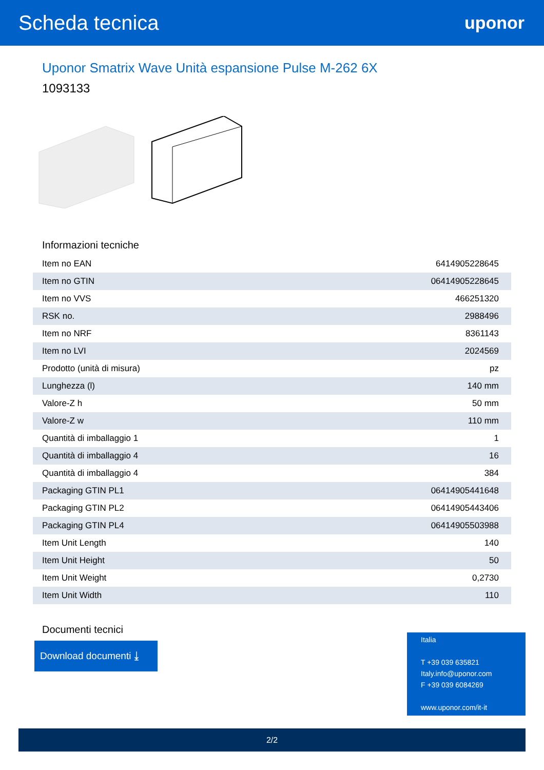Scheda tecnica
uponor
Uponor Smatrix Wave Unità espansione Pulse M-262 6X
1093133
Informazioni tecniche
| Item no EAN | 6414905228645 |
| Item no GTIN | 06414905228645 |
| Item no VVS | 466251320 |
| RSK no. | 2988496 |
| Item no NRF | 8361143 |
| Item no LVI | 2024569 |
| Prodotto (unità di misura) | pz |
| Lunghezza (l) | 140 mm |
| Valore-Z h | 50 mm |
| Valore-Z w | 110 mm |
| Quantità di imballaggio 1 | 1 |
| Quantità di imballaggio 4 | 16 |
| Quantità di imballaggio 4 | 384 |
| Packaging GTIN PL1 | 06414905441648 |
| Packaging GTIN PL2 | 06414905443406 |
| Packaging GTIN PL4 | 06414905503988 |
| Item Unit Length | 140 |
| Item Unit Height | 50 |
| Item Unit Weight | 0,2730 |
| Item Unit Width | 110 |
Documenti tecnici
Download documenti ⤓
Italia
T +39 039 635821
Italy.info@uponor.com
F +39 039 6084269
www.uponor.com/it-it
2/2